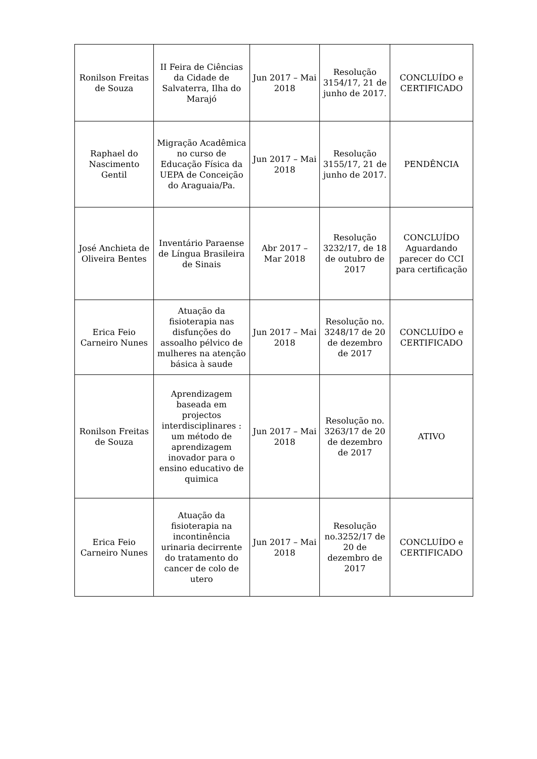| Ronilson Freitas de Souza | II Feira de Ciências da Cidade de Salvaterra, Ilha do Marajó | Jun 2017 – Mai 2018 | Resolução 3154/17, 21 de junho de 2017. | CONCLUÍDO e CERTIFICADO |
| Raphael do Nascimento Gentil | Migração Acadêmica no curso de Educação Física da UEPA de Conceição do Araguaia/Pa. | Jun 2017 – Mai 2018 | Resolução 3155/17, 21 de junho de 2017. | PENDÊNCIA |
| José Anchieta de Oliveira Bentes | Inventário Paraense de Língua Brasileira de Sinais | Abr 2017 – Mar 2018 | Resolução 3232/17, de 18 de outubro de 2017 | CONCLUÍDO Aguardando parecer do CCI para certificação |
| Erica Feio Carneiro Nunes | Atuação da fisioterapia nas disfunções do assoalho pélvico de mulheres na atenção básica à saude | Jun 2017 – Mai 2018 | Resolução no. 3248/17 de 20 de dezembro de 2017 | CONCLUÍDO e CERTIFICADO |
| Ronilson Freitas de Souza | Aprendizagem baseada em projectos interdisciplinares : um método de aprendizagem inovador para o ensino educativo de quimica | Jun 2017 – Mai 2018 | Resolução no. 3263/17 de 20 de dezembro de 2017 | ATIVO |
| Erica Feio Carneiro Nunes | Atuação da fisioterapia na incontinência urinaria decirrente do tratamento do cancer de colo de utero | Jun 2017 – Mai 2018 | Resolução no.3252/17 de 20 de dezembro de 2017 | CONCLUÍDO e CERTIFICADO |